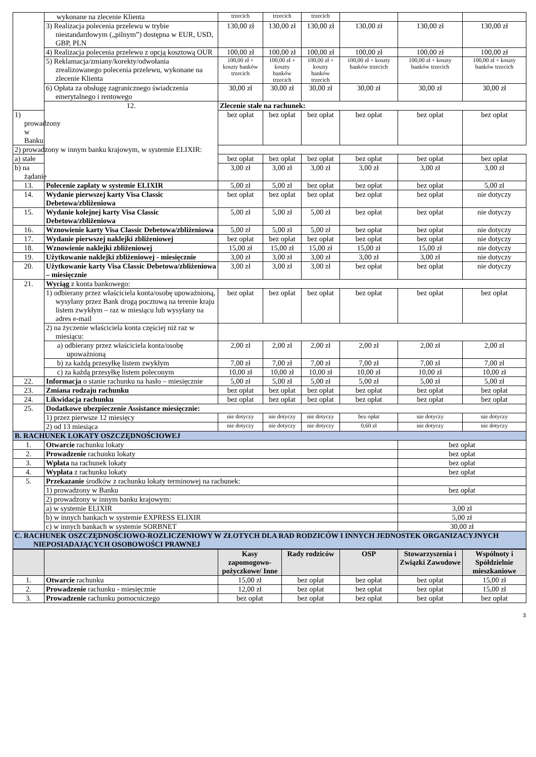| | wykonane na zlecenie Klienta | trzecich | trzecich | trzecich | | | |
| | 3) Realizacja polecenia przelewu w trybie niestandardowym („pilnym”) dostępna w EUR, USD, GBP, PLN | 130,00 zł | 130,00 zł | 130,00 zł | 130,00 zł | 130,00 zł | 130,00 zł |
| | 4) Realizacja polecenia przelewu z opcją kosztową OUR | 100,00 zł | 100,00 zł | 100,00 zł | 100,00 zł | 100,00 zł | 100,00 zł |
| | 5) Reklamacja/zmiany/korekty/odwołania zrealizowanego polecenia przelewu, wykonane na zlecenie Klienta | 100,00 zł + koszty banków trzecich | 100,00 zł + koszty banków trzecich | 100,00 zł + koszty banków trzecich | 100,00 zł + koszty banków trzecich | 100,00 zł + koszty banków trzecich | 100,00 zł + koszty banków trzecich |
| | 6) Opłata za obsługę zagranicznego świadczenia emerytalnego i rentowego | 30,00 zł | 30,00 zł | 30,00 zł | 30,00 zł | 30,00 zł | 30,00 zł |
| | 12. | Zlecenie stałe na rachunek: | | | | | |
| 1) prowadzony w Banku | | bez opłat | bez opłat | bez opłat | bez opłat | bez opłat | bez opłat |
| 2) prowadzony w innym banku krajowym, w systemie ELIXIR: | | | | | | | |
| a) stałe | | bez opłat | bez opłat | bez opłat | bez opłat | bez opłat | bez opłat |
| b) na żądanie | | 3,00 zł | 3,00 zł | 3,00 zł | 3,00 zł | 3,00 zł | 3,00 zł |
| 13. | Polecenie zapłaty w systemie ELIXIR | 5,00 zł | 5,00 zł | bez opłat | bez opłat | bez opłat | 5,00 zł |
| 14. | Wydanie pierwszej karty Visa Classic Debetowa/zbliżeniowa | bez opłat | bez opłat | bez opłat | bez opłat | bez opłat | nie dotyczy |
| 15. | Wydanie kolejnej karty Visa Classic Debetowa/zbliżeniowa | 5,00 zł | 5,00 zł | 5,00 zł | bez opłat | bez opłat | nie dotyczy |
| 16. | Wznowienie karty Visa Classic Debetowa/zbliżeniowa | 5,00 zł | 5,00 zł | 5,00 zł | bez opłat | bez opłat | nie dotyczy |
| 17. | Wydanie pierwszej naklejki zbliżeniowej | bez opłat | bez opłat | bez opłat | bez opłat | bez opłat | nie dotyczy |
| 18. | Wznowienie naklejki zbliżeniowej | 15,00 zł | 15,00 zł | 15,00 zł | 15,00 zł | 15,00 zł | nie dotyczy |
| 19. | Użytkowanie naklejki zbliżeniowej - miesięcznie | 3,00 zł | 3,00 zł | 3,00 zł | 3,00 zł | 3,00 zł | nie dotyczy |
| 20. | Użytkowanie karty Visa Classic Debetowa/zbliżeniowa – miesięcznie | 3,00 zł | 3,00 zł | 3,00 zł | bez opłat | bez opłat | nie dotyczy |
| 21. | Wyciąg z konta bankowego: | | | | | | |
| | 1) odbierany przez właściciela konta/osobę upoważnioną, wysyłany przez Bank drogą pocztową na terenie kraju listem zwykłym – raz w miesiącu lub wysyłany na adres e-mail | bez opłat | bez opłat | bez opłat | bez opłat | bez opłat | bez opłat |
| | 2) na życzenie właściciela konta częściej niż raz w miesiącu: | | | | | | |
| | a) odbierany przez właściciela konta/osobę upoważnioną | 2,00 zł | 2,00 zł | 2,00 zł | 2,00 zł | 2,00 zł | 2,00 zł |
| | b) za każdą przesyłkę listem zwykłym | 7,00 zł | 7,00 zł | 7,00 zł | 7,00 zł | 7,00 zł | 7,00 zł |
| | c) za każdą przesyłkę listem poleconym | 10,00 zł | 10,00 zł | 10,00 zł | 10,00 zł | 10,00 zł | 10,00 zł |
| 22. | Informacja o stanie rachunku na hasło – miesięcznie | 5,00 zł | 5,00 zł | 5,00 zł | 5,00 zł | 5,00 zł | 5,00 zł |
| 23. | Zmiana rodzaju rachunku | bez opłat | bez opłat | bez opłat | bez opłat | bez opłat | bez opłat |
| 24. | Likwidacja rachunku | bez opłat | bez opłat | bez opłat | bez opłat | bez opłat | bez opłat |
| 25. | Dodatkowe ubezpieczenie Assistance miesięcznie: | | | | | | |
| | 1) przez pierwsze 12 miesięcy | nie dotyczy | nie dotyczy | nie dotyczy | bez opłat | nie dotyczy | nie dotyczy |
| | 2) od 13 miesiąca | nie dotyczy | nie dotyczy | nie dotyczy | 0,60 zł | nie dotyczy | nie dotyczy |
| B. RACHUNEK LOKATY OSZCZĘDNOŚCIOWEJ | | | | | | | |
| 1. | Otwarcie rachunku lokaty | | | | | bez opłat | |
| 2. | Prowadzenie rachunku lokaty | | | | | bez opłat | |
| 3. | Wpłata na rachunek lokaty | | | | | bez opłat | |
| 4. | Wypłata z rachunku lokaty | | | | | bez opłat | |
| 5. | Przekazanie środków z rachunku lokaty terminowej na rachunek: | | | | | | |
| | 1) prowadzony w Banku | | | | | bez opłat | |
| | 2) prowadzony w innym banku krajowym: | | | | | | |
| | a) w systemie ELIXIR | | | | | 3,00 zł | |
| | b) w innych bankach w systemie EXPRESS ELIXIR | | | | | 5,00 zł | |
| | c) w innych bankach w systemie SORBNET | | | | | 30,00 zł | |
| C. RACHUNEK OSZCZĘDNOŚCIOWO-ROZLICZENIOWY W ZŁOTYCH DLA RAD RODZICÓW I INNYCH JEDNOSTEK ORGANIZACYJNYCH NIEPOSIADAJĄCYCH OSOBOWOŚCI PRAWNEJ | | | | | | | |
| | | Kasy zapomogowo-pożyczkowe/ Inne | Rady rodziców | OSP | Stowarzyszenia i Związki Zawodowe | Wspólnoty i Spółdzielnie mieszkaniowe |
| --- | --- | --- | --- | --- | --- | --- |
| 1. | Otwarcie rachunku | 15,00 zł | bez opłat | bez opłat | bez opłat | 15,00 zł |
| 2. | Prowadzenie rachunku - miesięcznie | 12,00 zł | bez opłat | bez opłat | bez opłat | 15,00 zł |
| 3. | Prowadzenie rachunku pomocniczego | bez opłat | bez opłat | bez opłat | bez opłat | bez opłat |
3